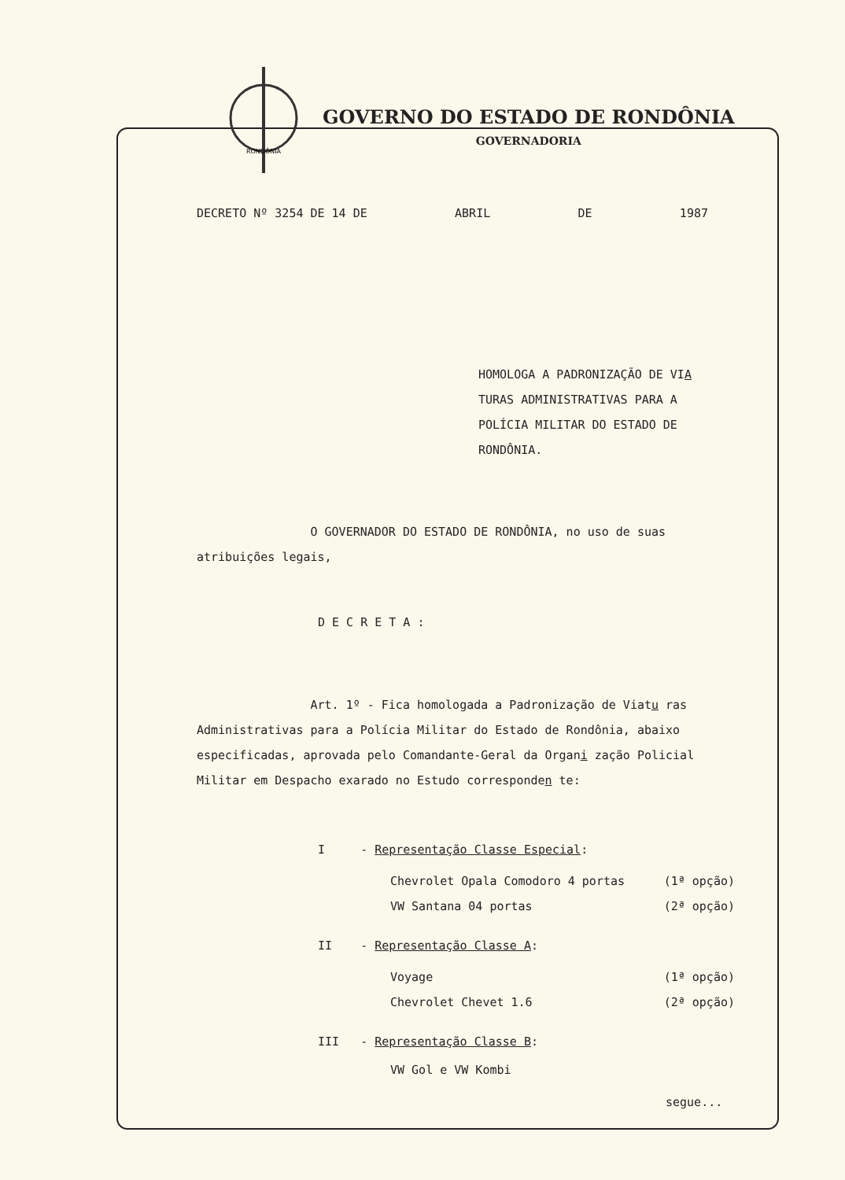RONDÔNIA
GOVERNO DO ESTADO DE RONDÔNIA
GOVERNADORIA
DECRETO Nº 3254 DE 14 DE ABRIL DE 1987
HOMOLOGA A PADRONIZAÇÃO DE VIA TURAS ADMINISTRATIVAS PARA A POLÍCIA MILITAR DO ESTADO DE RONDÔNIA.
O GOVERNADOR DO ESTADO DE RONDÔNIA, no uso de suas atribuições legais,
D E C R E T A :
Art. 1º - Fica homologada a Padronização de Viatu ras Administrativas para a Polícia Militar do Estado de Rondônia, abaixo especificadas, aprovada pelo Comandante-Geral da Organi zação Policial Militar em Despacho exarado no Estudo corresponden te:
I - Representação Classe Especial:
Chevrolet Opala Comodoro 4 portas (1ª opção)
VW Santana 04 portas (2ª opção)
II - Representação Classe A:
Voyage (1ª opção)
Chevrolet Chevet 1.6 (2ª opção)
III - Representação Classe B:
VW Gol e VW Kombi
segue...